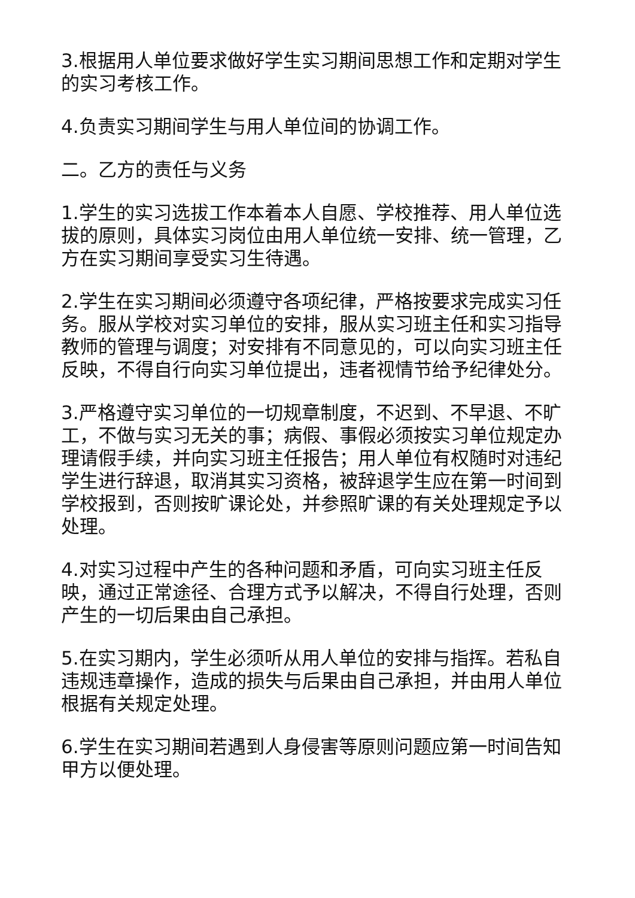3.根据用人单位要求做好学生实习期间思想工作和定期对学生的实习考核工作。
4.负责实习期间学生与用人单位间的协调工作。
二。乙方的责任与义务
1.学生的实习选拔工作本着本人自愿、学校推荐、用人单位选拔的原则，具体实习岗位由用人单位统一安排、统一管理，乙方在实习期间享受实习生待遇。
2.学生在实习期间必须遵守各项纪律，严格按要求完成实习任务。服从学校对实习单位的安排，服从实习班主任和实习指导教师的管理与调度；对安排有不同意见的，可以向实习班主任反映，不得自行向实习单位提出，违者视情节给予纪律处分。
3.严格遵守实习单位的一切规章制度，不迟到、不早退、不旷工，不做与实习无关的事；病假、事假必须按实习单位规定办理请假手续，并向实习班主任报告；用人单位有权随时对违纪学生进行辞退，取消其实习资格，被辞退学生应在第一时间到学校报到，否则按旷课论处，并参照旷课的有关处理规定予以处理。
4.对实习过程中产生的各种问题和矛盾，可向实习班主任反映，通过正常途径、合理方式予以解决，不得自行处理，否则产生的一切后果由自己承担。
5.在实习期内，学生必须听从用人单位的安排与指挥。若私自违规违章操作，造成的损失与后果由自己承担，并由用人单位根据有关规定处理。
6.学生在实习期间若遇到人身侵害等原则问题应第一时间告知甲方以便处理。